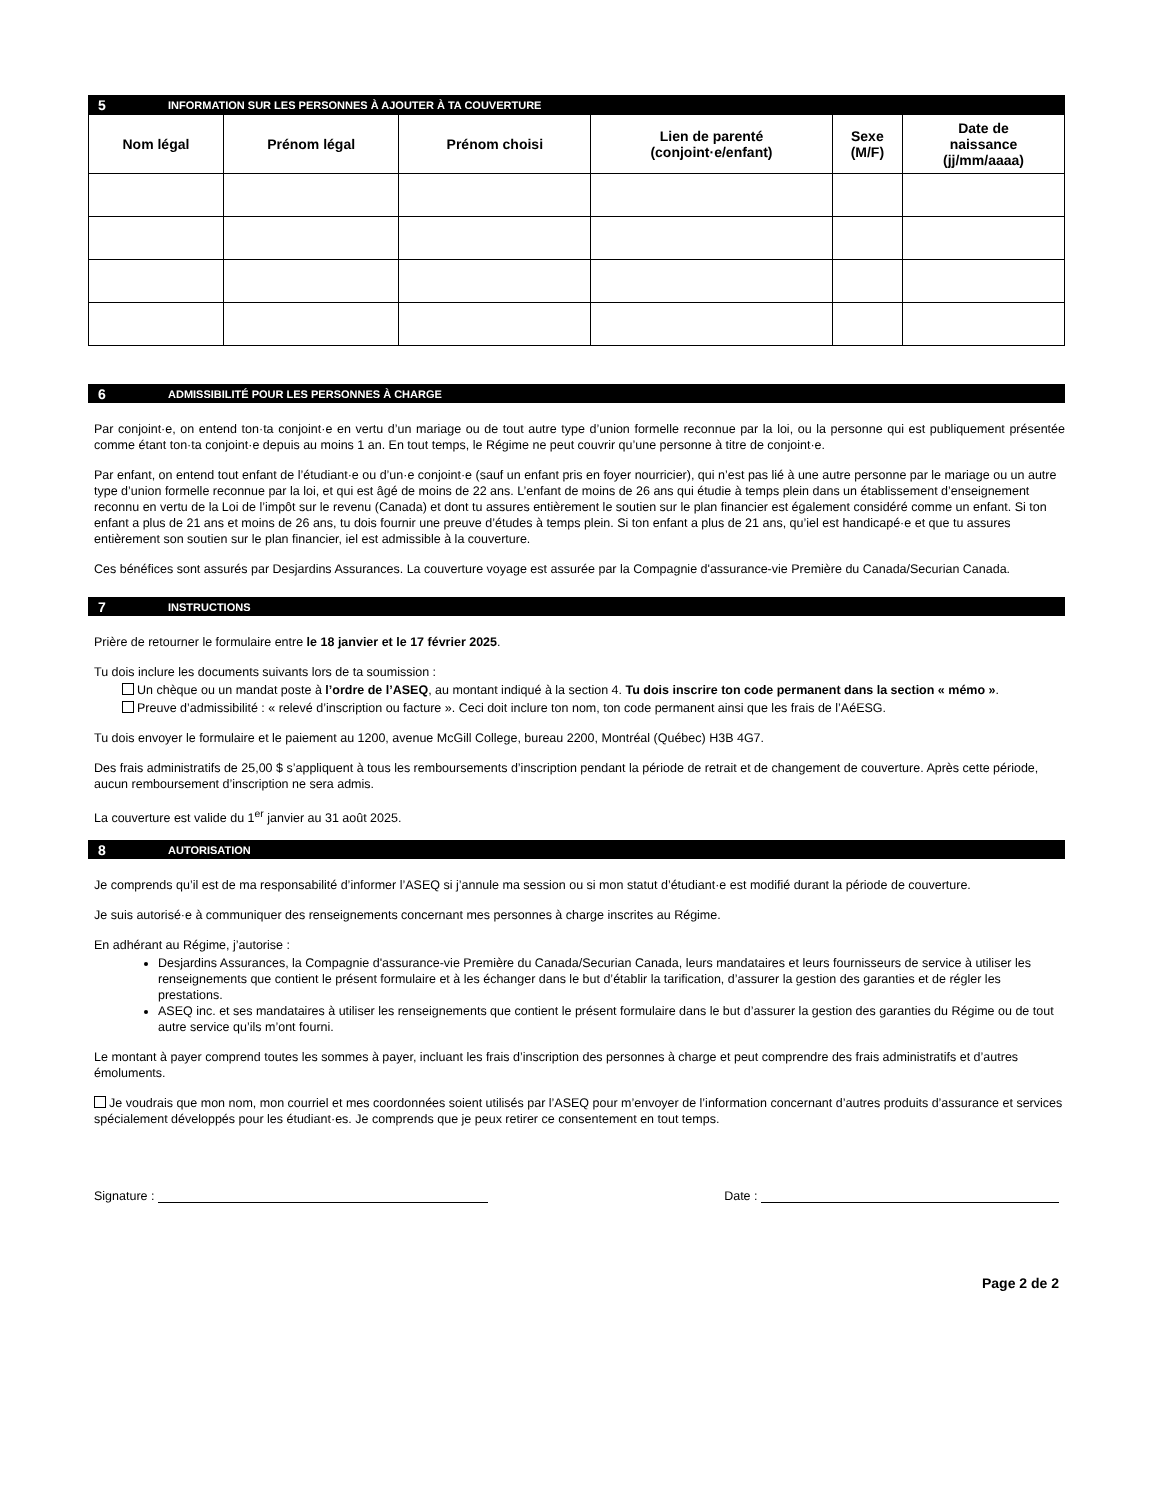5 INFORMATION SUR LES PERSONNES À AJOUTER À TA COUVERTURE
| Nom légal | Prénom légal | Prénom choisi | Lien de parenté (conjoint·e/enfant) | Sexe (M/F) | Date de naissance (jj/mm/aaaa) |
| --- | --- | --- | --- | --- | --- |
6 ADMISSIBILITÉ POUR LES PERSONNES À CHARGE
Par conjoint·e, on entend ton·ta conjoint·e en vertu d’un mariage ou de tout autre type d’union formelle reconnue par la loi, ou la personne qui est publiquement présentée comme étant ton·ta conjoint·e depuis au moins 1 an. En tout temps, le Régime ne peut couvrir qu’une personne à titre de conjoint·e.
Par enfant, on entend tout enfant de l’étudiant·e ou d’un·e conjoint·e (sauf un enfant pris en foyer nourricier), qui n’est pas lié à une autre personne par le mariage ou un autre type d’union formelle reconnue par la loi, et qui est âgé de moins de 22 ans. L’enfant de moins de 26 ans qui étudie à temps plein dans un établissement d’enseignement reconnu en vertu de la Loi de l’impôt sur le revenu (Canada) et dont tu assures entièrement le soutien sur le plan financier est également considéré comme un enfant. Si ton enfant a plus de 21 ans et moins de 26 ans, tu dois fournir une preuve d’études à temps plein. Si ton enfant a plus de 21 ans, qu’iel est handicapé·e et que tu assures entièrement son soutien sur le plan financier, iel est admissible à la couverture.
Ces bénéfices sont assurés par Desjardins Assurances. La couverture voyage est assurée par la Compagnie d'assurance-vie Première du Canada/Securian Canada.
7 INSTRUCTIONS
Prière de retourner le formulaire entre le 18 janvier et le 17 février 2025.
Tu dois inclure les documents suivants lors de ta soumission :
Un chèque ou un mandat poste à l’ordre de l’ASEQ, au montant indiqué à la section 4. Tu dois inscrire ton code permanent dans la section « mémo ».
Preuve d’admissibilité : « relevé d’inscription ou facture ». Ceci doit inclure ton nom, ton code permanent ainsi que les frais de l’AéESG.
Tu dois envoyer le formulaire et le paiement au 1200, avenue McGill College, bureau 2200, Montréal (Québec) H3B 4G7.
Des frais administratifs de 25,00 $ s’appliquent à tous les remboursements d’inscription pendant la période de retrait et de changement de couverture. Après cette période, aucun remboursement d’inscription ne sera admis.
La couverture est valide du 1<sup>er</sup> janvier au 31 août 2025.
8 AUTORISATION
Je comprends qu’il est de ma responsabilité d’informer l’ASEQ si j’annule ma session ou si mon statut d’étudiant·e est modifié durant la période de couverture.
Je suis autorisé·e à communiquer des renseignements concernant mes personnes à charge inscrites au Régime.
En adhérant au Régime, j’autorise :
Desjardins Assurances, la Compagnie d'assurance-vie Première du Canada/Securian Canada, leurs mandataires et leurs fournisseurs de service à utiliser les renseignements que contient le présent formulaire et à les échanger dans le but d’établir la tarification, d’assurer la gestion des garanties et de régler les prestations.
ASEQ inc. et ses mandataires à utiliser les renseignements que contient le présent formulaire dans le but d’assurer la gestion des garanties du Régime ou de tout autre service qu’ils m’ont fourni.
Le montant à payer comprend toutes les sommes à payer, incluant les frais d’inscription des personnes à charge et peut comprendre des frais administratifs et d’autres émoluments.
Je voudrais que mon nom, mon courriel et mes coordonnées soient utilisés par l’ASEQ pour m’envoyer de l’information concernant d’autres produits d’assurance et services spécialement développés pour les étudiant·es. Je comprends que je peux retirer ce consentement en tout temps.
Signature : Date :
Page 2 de 2